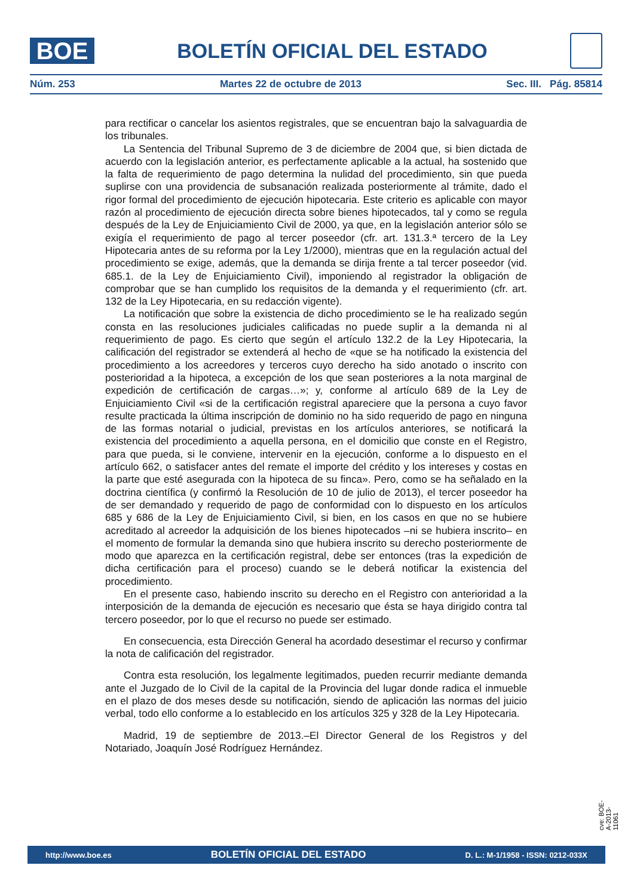BOE
BOLETÍN OFICIAL DEL ESTADO
Núm. 253 Martes 22 de octubre de 2013 Sec. III. Pág. 85814
para rectificar o cancelar los asientos registrales, que se encuentran bajo la salvaguardia de los tribunales.
La Sentencia del Tribunal Supremo de 3 de diciembre de 2004 que, si bien dictada de acuerdo con la legislación anterior, es perfectamente aplicable a la actual, ha sostenido que la falta de requerimiento de pago determina la nulidad del procedimiento, sin que pueda suplirse con una providencia de subsanación realizada posteriormente al trámite, dado el rigor formal del procedimiento de ejecución hipotecaria. Este criterio es aplicable con mayor razón al procedimiento de ejecución directa sobre bienes hipotecados, tal y como se regula después de la Ley de Enjuiciamiento Civil de 2000, ya que, en la legislación anterior sólo se exigía el requerimiento de pago al tercer poseedor (cfr. art. 131.3.ª tercero de la Ley Hipotecaria antes de su reforma por la Ley 1/2000), mientras que en la regulación actual del procedimiento se exige, además, que la demanda se dirija frente a tal tercer poseedor (vid. 685.1. de la Ley de Enjuiciamiento Civil), imponiendo al registrador la obligación de comprobar que se han cumplido los requisitos de la demanda y el requerimiento (cfr. art. 132 de la Ley Hipotecaria, en su redacción vigente).
La notificación que sobre la existencia de dicho procedimiento se le ha realizado según consta en las resoluciones judiciales calificadas no puede suplir a la demanda ni al requerimiento de pago. Es cierto que según el artículo 132.2 de la Ley Hipotecaria, la calificación del registrador se extenderá al hecho de «que se ha notificado la existencia del procedimiento a los acreedores y terceros cuyo derecho ha sido anotado o inscrito con posterioridad a la hipoteca, a excepción de los que sean posteriores a la nota marginal de expedición de certificación de cargas…»; y, conforme al artículo 689 de la Ley de Enjuiciamiento Civil «si de la certificación registral apareciere que la persona a cuyo favor resulte practicada la última inscripción de dominio no ha sido requerido de pago en ninguna de las formas notarial o judicial, previstas en los artículos anteriores, se notificará la existencia del procedimiento a aquella persona, en el domicilio que conste en el Registro, para que pueda, si le conviene, intervenir en la ejecución, conforme a lo dispuesto en el artículo 662, o satisfacer antes del remate el importe del crédito y los intereses y costas en la parte que esté asegurada con la hipoteca de su finca». Pero, como se ha señalado en la doctrina científica (y confirmó la Resolución de 10 de julio de 2013), el tercer poseedor ha de ser demandado y requerido de pago de conformidad con lo dispuesto en los artículos 685 y 686 de la Ley de Enjuiciamiento Civil, si bien, en los casos en que no se hubiere acreditado al acreedor la adquisición de los bienes hipotecados –ni se hubiera inscrito– en el momento de formular la demanda sino que hubiera inscrito su derecho posteriormente de modo que aparezca en la certificación registral, debe ser entonces (tras la expedición de dicha certificación para el proceso) cuando se le deberá notificar la existencia del procedimiento.
En el presente caso, habiendo inscrito su derecho en el Registro con anterioridad a la interposición de la demanda de ejecución es necesario que ésta se haya dirigido contra tal tercero poseedor, por lo que el recurso no puede ser estimado.
En consecuencia, esta Dirección General ha acordado desestimar el recurso y confirmar la nota de calificación del registrador.
Contra esta resolución, los legalmente legitimados, pueden recurrir mediante demanda ante el Juzgado de lo Civil de la capital de la Provincia del lugar donde radica el inmueble en el plazo de dos meses desde su notificación, siendo de aplicación las normas del juicio verbal, todo ello conforme a lo establecido en los artículos 325 y 328 de la Ley Hipotecaria.
Madrid, 19 de septiembre de 2013.–El Director General de los Registros y del Notariado, Joaquín José Rodríguez Hernández.
cve: BOE-A-2013-11061
http://www.boe.es BOLETÍN OFICIAL DEL ESTADO D. L.: M-1/1958 - ISSN: 0212-033X